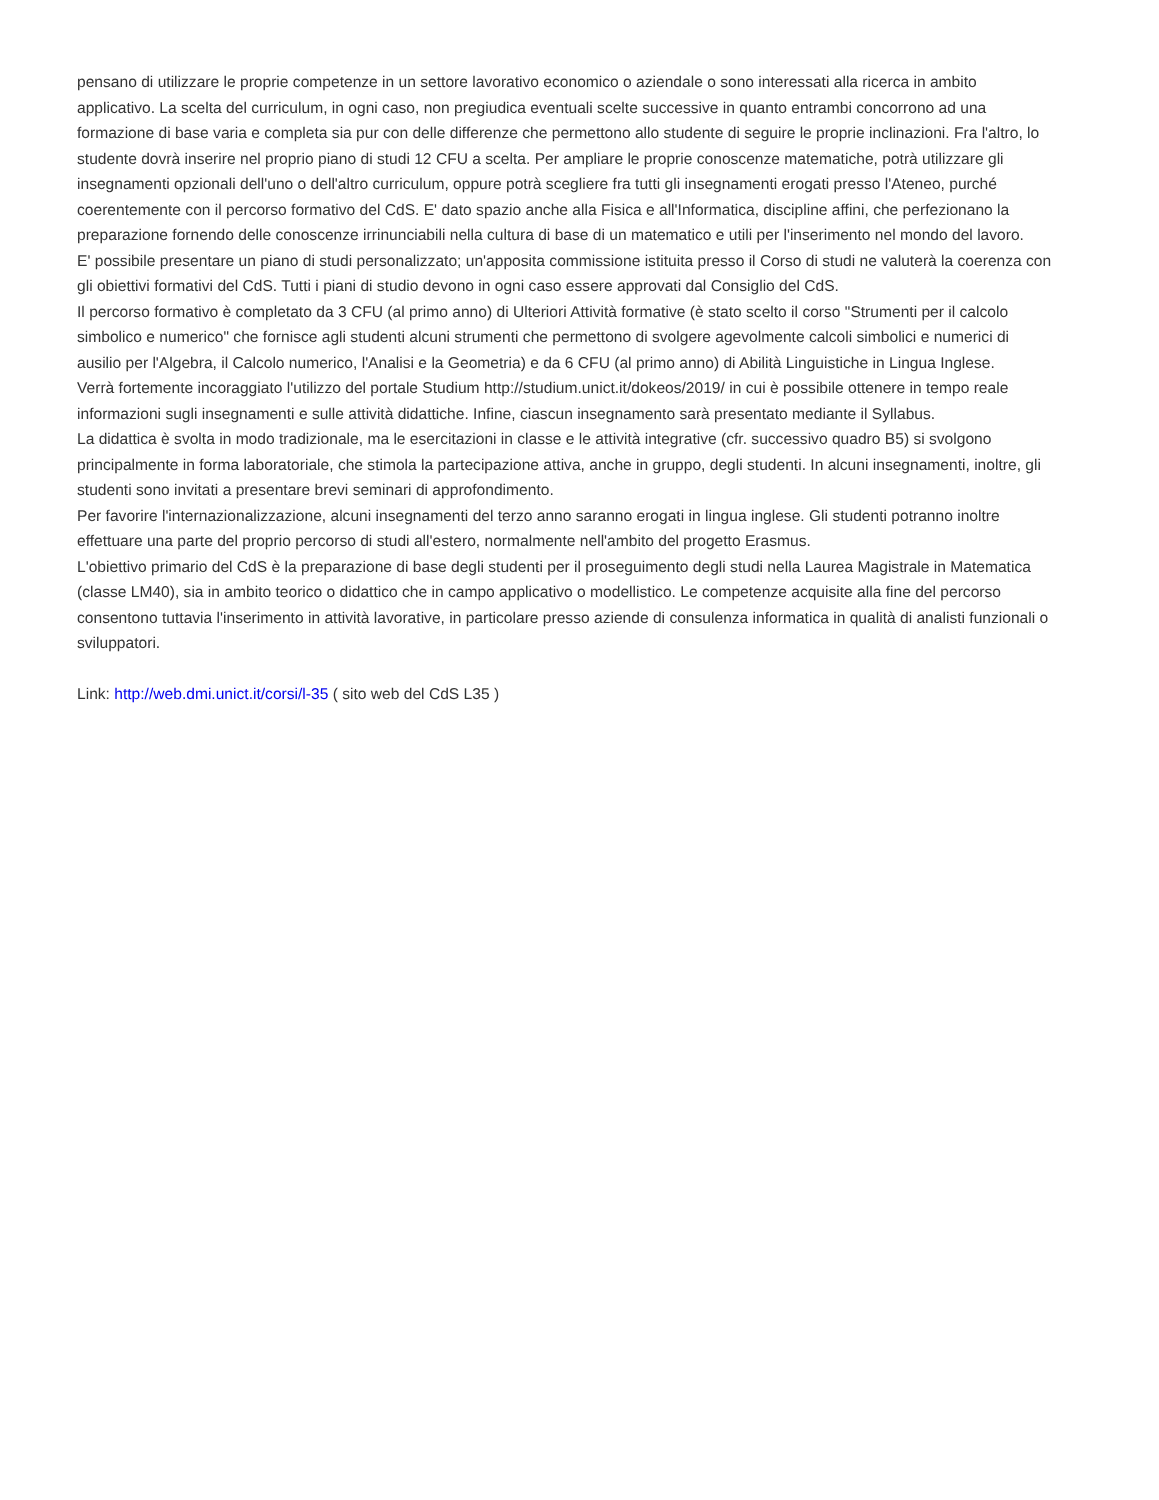pensano di utilizzare le proprie competenze in un settore lavorativo economico o aziendale o sono interessati alla ricerca in ambito applicativo. La scelta del curriculum, in ogni caso, non pregiudica eventuali scelte successive in quanto entrambi concorrono ad una formazione di base varia e completa sia pur con delle differenze che permettono allo studente di seguire le proprie inclinazioni. Fra l'altro, lo studente dovrà inserire nel proprio piano di studi 12 CFU a scelta. Per ampliare le proprie conoscenze matematiche, potrà utilizzare gli insegnamenti opzionali dell'uno o dell'altro curriculum, oppure potrà scegliere fra tutti gli insegnamenti erogati presso l'Ateneo, purché coerentemente con il percorso formativo del CdS. E' dato spazio anche alla Fisica e all'Informatica, discipline affini, che perfezionano la preparazione fornendo delle conoscenze irrinunciabili nella cultura di base di un matematico e utili per l'inserimento nel mondo del lavoro.
E' possibile presentare un piano di studi personalizzato; un'apposita commissione istituita presso il Corso di studi ne valuterà la coerenza con gli obiettivi formativi del CdS. Tutti i piani di studio devono in ogni caso essere approvati dal Consiglio del CdS.
Il percorso formativo è completato da 3 CFU (al primo anno) di Ulteriori Attività formative (è stato scelto il corso "Strumenti per il calcolo simbolico e numerico" che fornisce agli studenti alcuni strumenti che permettono di svolgere agevolmente calcoli simbolici e numerici di ausilio per l'Algebra, il Calcolo numerico, l'Analisi e la Geometria) e da 6 CFU (al primo anno) di Abilità Linguistiche in Lingua Inglese.
Verrà fortemente incoraggiato l'utilizzo del portale Studium http://studium.unict.it/dokeos/2019/ in cui è possibile ottenere in tempo reale informazioni sugli insegnamenti e sulle attività didattiche. Infine, ciascun insegnamento sarà presentato mediante il Syllabus.
La didattica è svolta in modo tradizionale, ma le esercitazioni in classe e le attività integrative (cfr. successivo quadro B5) si svolgono principalmente in forma laboratoriale, che stimola la partecipazione attiva, anche in gruppo, degli studenti. In alcuni insegnamenti, inoltre, gli studenti sono invitati a presentare brevi seminari di approfondimento.
Per favorire l'internazionalizzazione, alcuni insegnamenti del terzo anno saranno erogati in lingua inglese. Gli studenti potranno inoltre effettuare una parte del proprio percorso di studi all'estero, normalmente nell'ambito del progetto Erasmus.
L'obiettivo primario del CdS è la preparazione di base degli studenti per il proseguimento degli studi nella Laurea Magistrale in Matematica (classe LM40), sia in ambito teorico o didattico che in campo applicativo o modellistico. Le competenze acquisite alla fine del percorso consentono tuttavia l'inserimento in attività lavorative, in particolare presso aziende di consulenza informatica in qualità di analisti funzionali o sviluppatori.
Link: http://web.dmi.unict.it/corsi/l-35 ( sito web del CdS L35 )